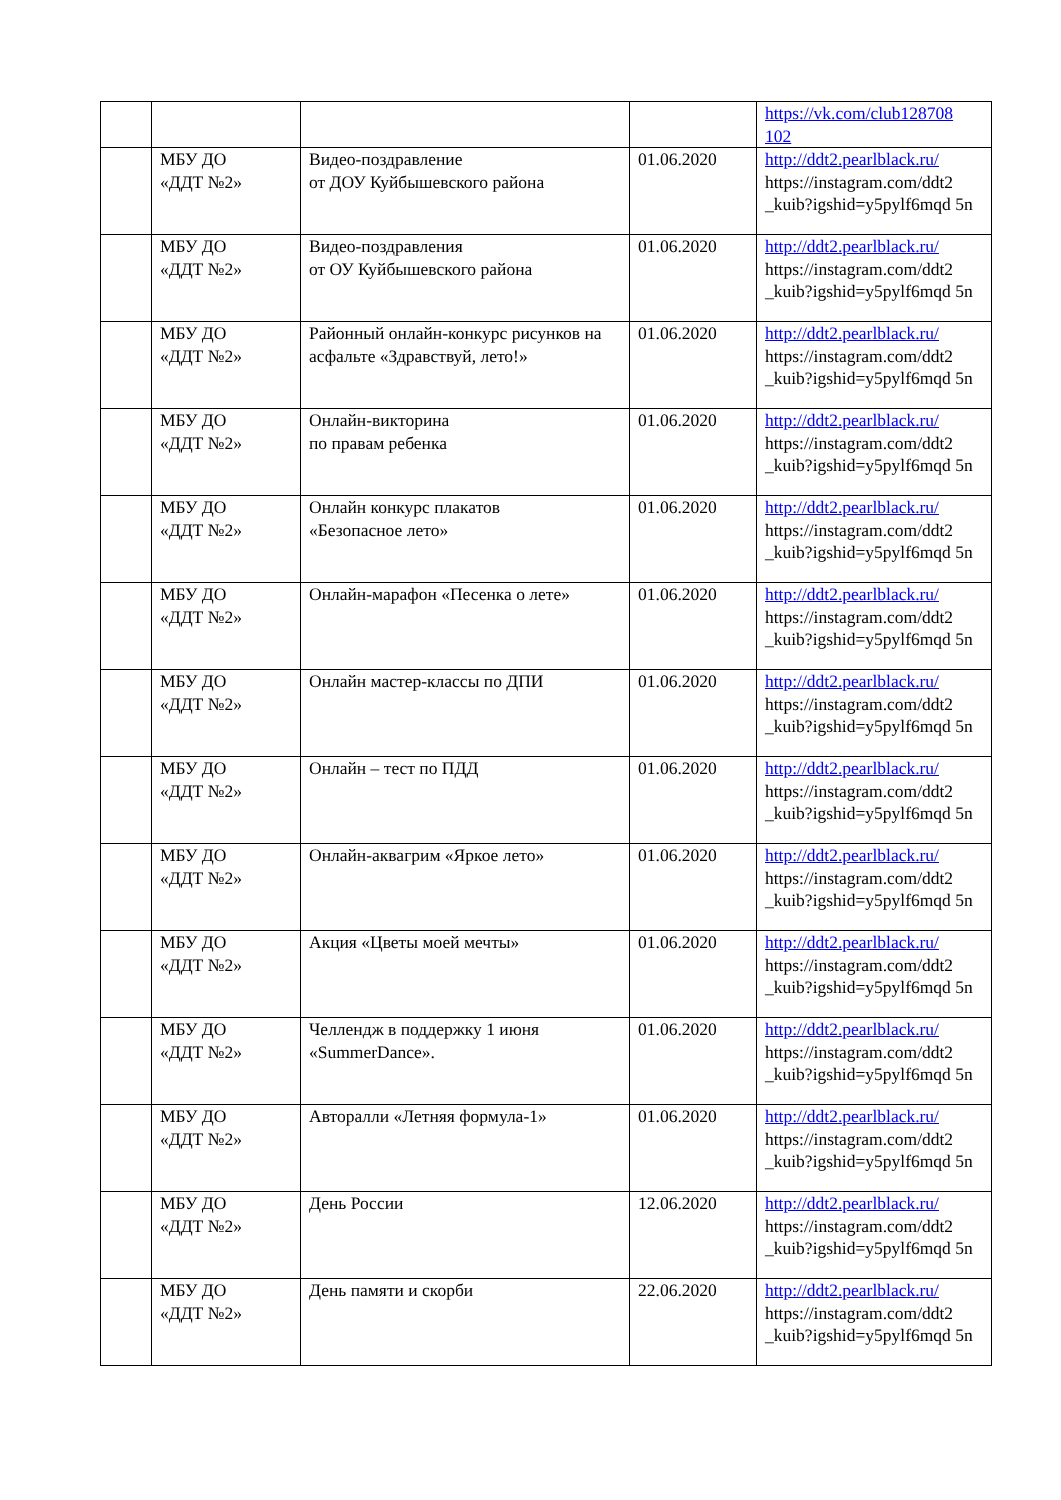| | | | | https://vk.com/club128708 102 |
| | МБУ ДО «ДДТ №2» | Видео-поздравление от ДОУ Куйбышевского района | 01.06.2020 | http://ddt2.pearlblack.ru/ https://instagram.com/ddt2 _kuib?igshid=y5pylf6mqd 5n |
| | МБУ ДО «ДДТ №2» | Видео-поздравления от ОУ Куйбышевского района | 01.06.2020 | http://ddt2.pearlblack.ru/ https://instagram.com/ddt2 _kuib?igshid=y5pylf6mqd 5n |
| | МБУ ДО «ДДТ №2» | Районный онлайн-конкурс рисунков на асфальте «Здравствуй, лето!» | 01.06.2020 | http://ddt2.pearlblack.ru/ https://instagram.com/ddt2 _kuib?igshid=y5pylf6mqd 5n |
| | МБУ ДО «ДДТ №2» | Онлайн-викторина по правам ребенка | 01.06.2020 | http://ddt2.pearlblack.ru/ https://instagram.com/ddt2 _kuib?igshid=y5pylf6mqd 5n |
| | МБУ ДО «ДДТ №2» | Онлайн конкурс плакатов «Безопасное лето» | 01.06.2020 | http://ddt2.pearlblack.ru/ https://instagram.com/ddt2 _kuib?igshid=y5pylf6mqd 5n |
| | МБУ ДО «ДДТ №2» | Онлайн-марафон «Песенка о лете» | 01.06.2020 | http://ddt2.pearlblack.ru/ https://instagram.com/ddt2 _kuib?igshid=y5pylf6mqd 5n |
| | МБУ ДО «ДДТ №2» | Онлайн мастер-классы по ДПИ | 01.06.2020 | http://ddt2.pearlblack.ru/ https://instagram.com/ddt2 _kuib?igshid=y5pylf6mqd 5n |
| | МБУ ДО «ДДТ №2» | Онлайн – тест по ПДД | 01.06.2020 | http://ddt2.pearlblack.ru/ https://instagram.com/ddt2 _kuib?igshid=y5pylf6mqd 5n |
| | МБУ ДО «ДДТ №2» | Онлайн-аквагрим «Яркое лето» | 01.06.2020 | http://ddt2.pearlblack.ru/ https://instagram.com/ddt2 _kuib?igshid=y5pylf6mqd 5n |
| | МБУ ДО «ДДТ №2» | Акция «Цветы моей мечты» | 01.06.2020 | http://ddt2.pearlblack.ru/ https://instagram.com/ddt2 _kuib?igshid=y5pylf6mqd 5n |
| | МБУ ДО «ДДТ №2» | Челлендж в поддержку 1 июня «SummerDance». | 01.06.2020 | http://ddt2.pearlblack.ru/ https://instagram.com/ddt2 _kuib?igshid=y5pylf6mqd 5n |
| | МБУ ДО «ДДТ №2» | Авторалли «Летняя формула-1» | 01.06.2020 | http://ddt2.pearlblack.ru/ https://instagram.com/ddt2 _kuib?igshid=y5pylf6mqd 5n |
| | МБУ ДО «ДДТ №2» | День России | 12.06.2020 | http://ddt2.pearlblack.ru/ https://instagram.com/ddt2 _kuib?igshid=y5pylf6mqd 5n |
| | МБУ ДО «ДДТ №2» | День памяти и скорби | 22.06.2020 | http://ddt2.pearlblack.ru/ https://instagram.com/ddt2 _kuib?igshid=y5pylf6mqd 5n |